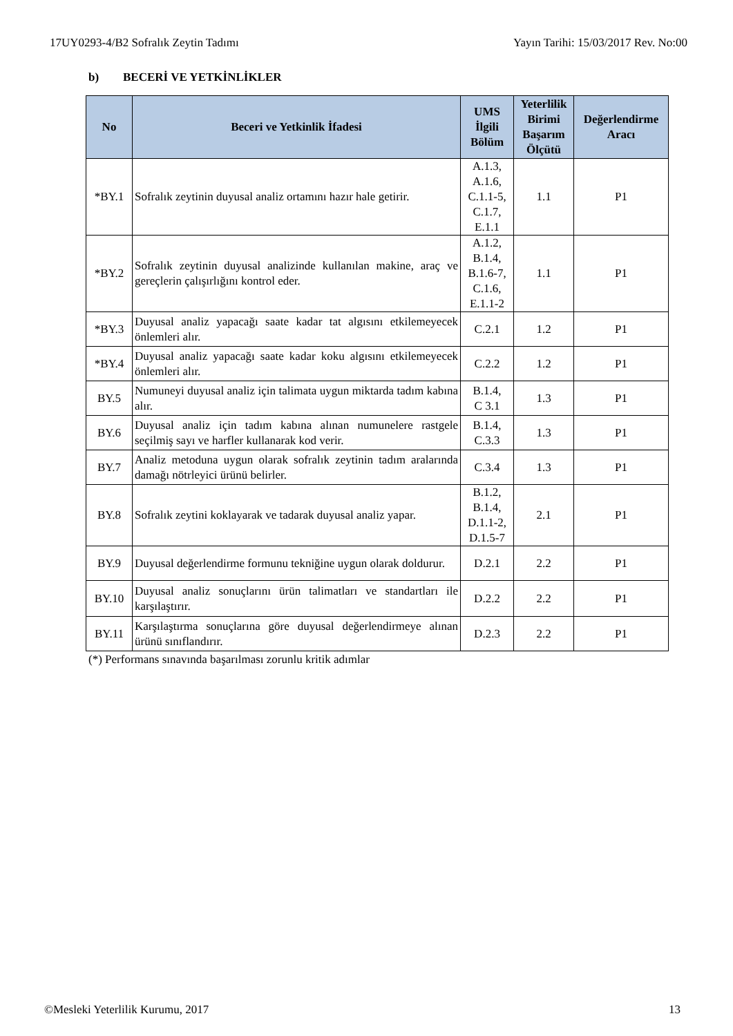17UY0293-4/B2 Sofralık Zeytin Tadımı Yayın Tarihi: 15/03/2017 Rev. No:00
b) BECERİ VE YETKİNLİKLER
| No | Beceri ve Yetkinlik İfadesi | UMS İlgili Bölüm | Yeterlilik Birimi Başarım Ölçütü | Değerlendirme Aracı |
| --- | --- | --- | --- | --- |
| *BY.1 | Sofralık zeytinin duyusal analiz ortamını hazır hale getirir. | A.1.3, A.1.6, C.1.1-5, C.1.7, E.1.1 | 1.1 | P1 |
| *BY.2 | Sofralık zeytinin duyusal analizinde kullanılan makine, araç ve gereçlerin çalışırlığını kontrol eder. | A.1.2, B.1.4, B.1.6-7, C.1.6, E.1.1-2 | 1.1 | P1 |
| *BY.3 | Duyusal analiz yapacağı saate kadar tat algısını etkilemeyecek önlemleri alır. | C.2.1 | 1.2 | P1 |
| *BY.4 | Duyusal analiz yapacağı saate kadar koku algısını etkilemeyecek önlemleri alır. | C.2.2 | 1.2 | P1 |
| BY.5 | Numuneyi duyusal analiz için talimata uygun miktarda tadım kabına alır. | B.1.4, C 3.1 | 1.3 | P1 |
| BY.6 | Duyusal analiz için tadım kabına alınan numunelere rastgele seçilmiş sayı ve harfler kullanarak kod verir. | B.1.4, C.3.3 | 1.3 | P1 |
| BY.7 | Analiz metoduna uygun olarak sofralık zeytinin tadım aralarında damağı nötrleyici ürünü belirler. | C.3.4 | 1.3 | P1 |
| BY.8 | Sofralık zeytini koklayarak ve tadarak duyusal analiz yapar. | B.1.2, B.1.4, D.1.1-2, D.1.5-7 | 2.1 | P1 |
| BY.9 | Duyusal değerlendirme formunu tekniğine uygun olarak doldurur. | D.2.1 | 2.2 | P1 |
| BY.10 | Duyusal analiz sonuçlarını ürün talimatları ve standartları ile karşılaştırır. | D.2.2 | 2.2 | P1 |
| BY.11 | Karşılaştırma sonuçlarına göre duyusal değerlendirmeye alınan ürünü sınıflandırır. | D.2.3 | 2.2 | P1 |
(*) Performans sınavında başarılması zorunlu kritik adımlar
©Mesleki Yeterlilik Kurumu, 2017 13